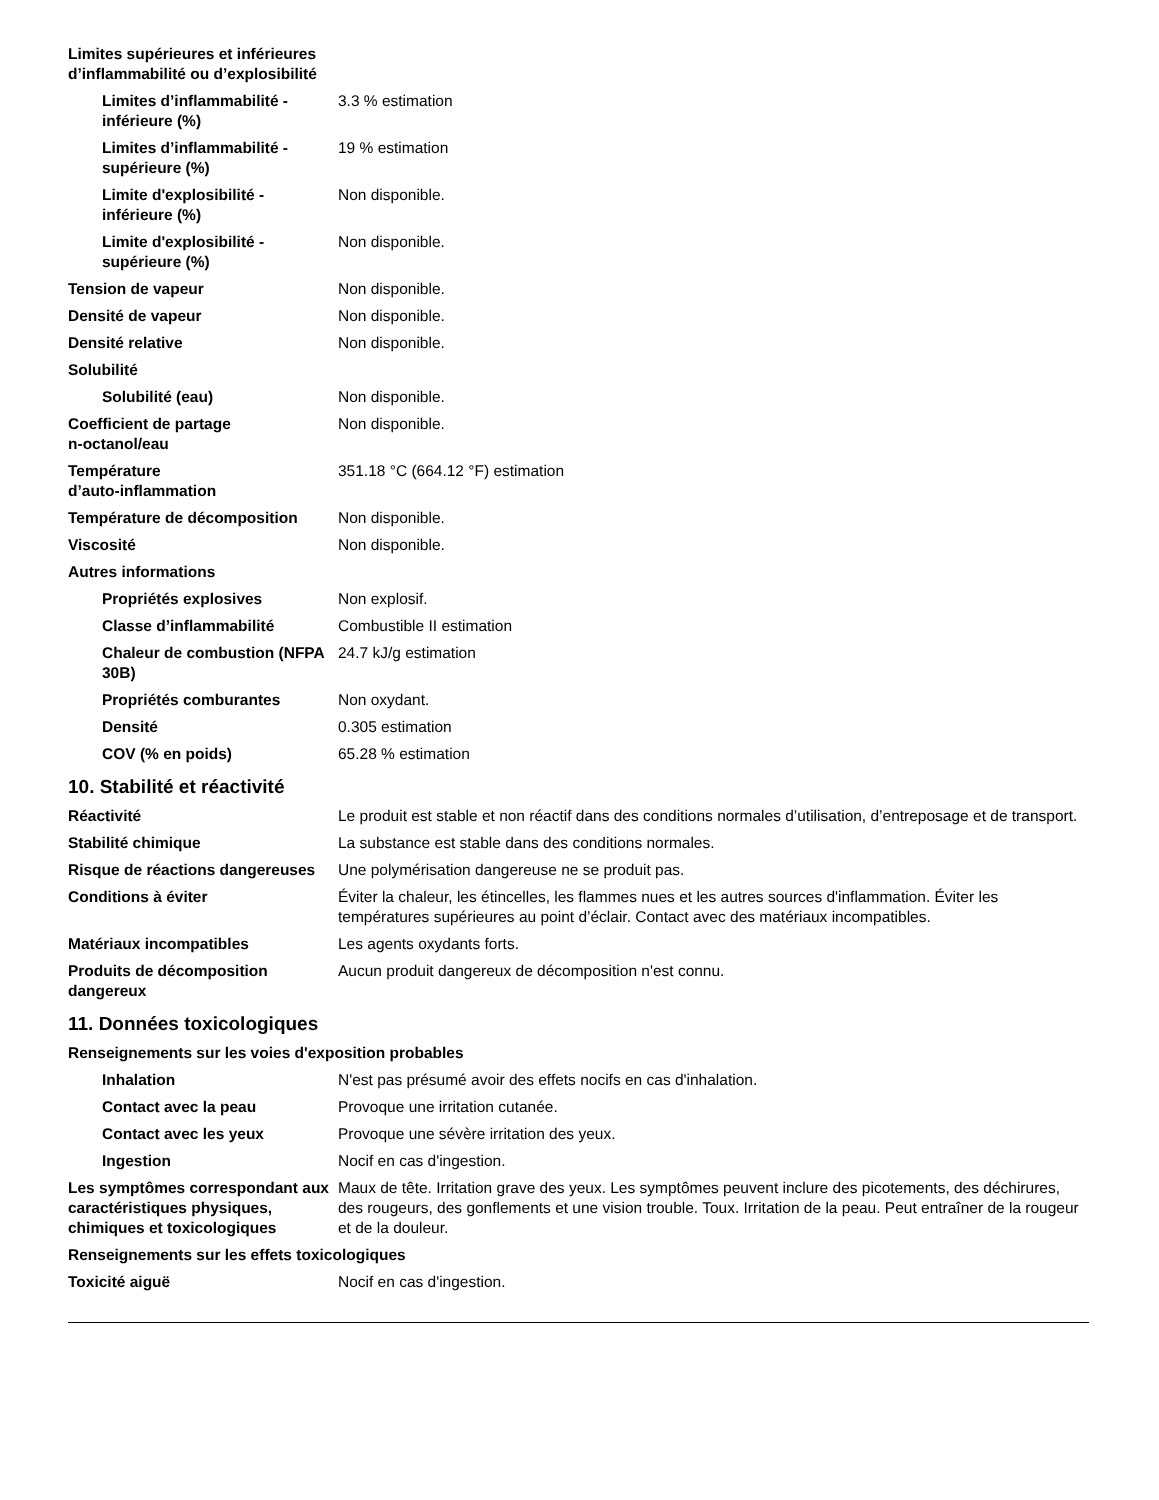Limites supérieures et inférieures
d’inflammabilité ou d’explosibilité
Limites d’inflammabilité - inférieure (%)
3.3 % estimation
Limites d’inflammabilité - supérieure (%)
19 % estimation
Limite d'explosibilité - inférieure (%)
Non disponible.
Limite d'explosibilité - supérieure (%)
Non disponible.
Tension de vapeur Non disponible.
Densité de vapeur Non disponible.
Densité relative Non disponible.
Solubilité
Solubilité (eau) Non disponible.
Coefficient de partage
n-octanol/eau
Non disponible.
Température
d’auto-inflammation
351.18 °C (664.12 °F) estimation
Température de décomposition Non disponible.
Viscosité Non disponible.
Autres informations
Propriétés explosives Non explosif.
Classe d’inflammabilité Combustible II estimation
Chaleur de combustion (NFPA 30B)
24.7 kJ/g estimation
Propriétés comburantes Non oxydant.
Densité 0.305 estimation
COV (% en poids) 65.28 % estimation
10. Stabilité et réactivité
Réactivité Le produit est stable et non réactif dans des conditions normales d’utilisation, d’entreposage et de transport.
Stabilité chimique La substance est stable dans des conditions normales.
Risque de réactions dangereuses
Une polymérisation dangereuse ne se produit pas.
Conditions à éviter Éviter la chaleur, les étincelles, les flammes nues et les autres sources d'inflammation. Éviter les températures supérieures au point d’éclair. Contact avec des matériaux incompatibles.
Matériaux incompatibles Les agents oxydants forts.
Produits de décomposition dangereux
Aucun produit dangereux de décomposition n'est connu.
11. Données toxicologiques
Renseignements sur les voies d'exposition probables
Inhalation N'est pas présumé avoir des effets nocifs en cas d'inhalation.
Contact avec la peau Provoque une irritation cutanée.
Contact avec les yeux Provoque une sévère irritation des yeux.
Ingestion Nocif en cas d'ingestion.
Les symptômes correspondant aux caractéristiques physiques, chimiques et toxicologiques
Maux de tête. Irritation grave des yeux. Les symptômes peuvent inclure des picotements, des déchirures, des rougeurs, des gonflements et une vision trouble. Toux. Irritation de la peau. Peut entraîner de la rougeur et de la douleur.
Renseignements sur les effets toxicologiques
Toxicité aiguë Nocif en cas d'ingestion.